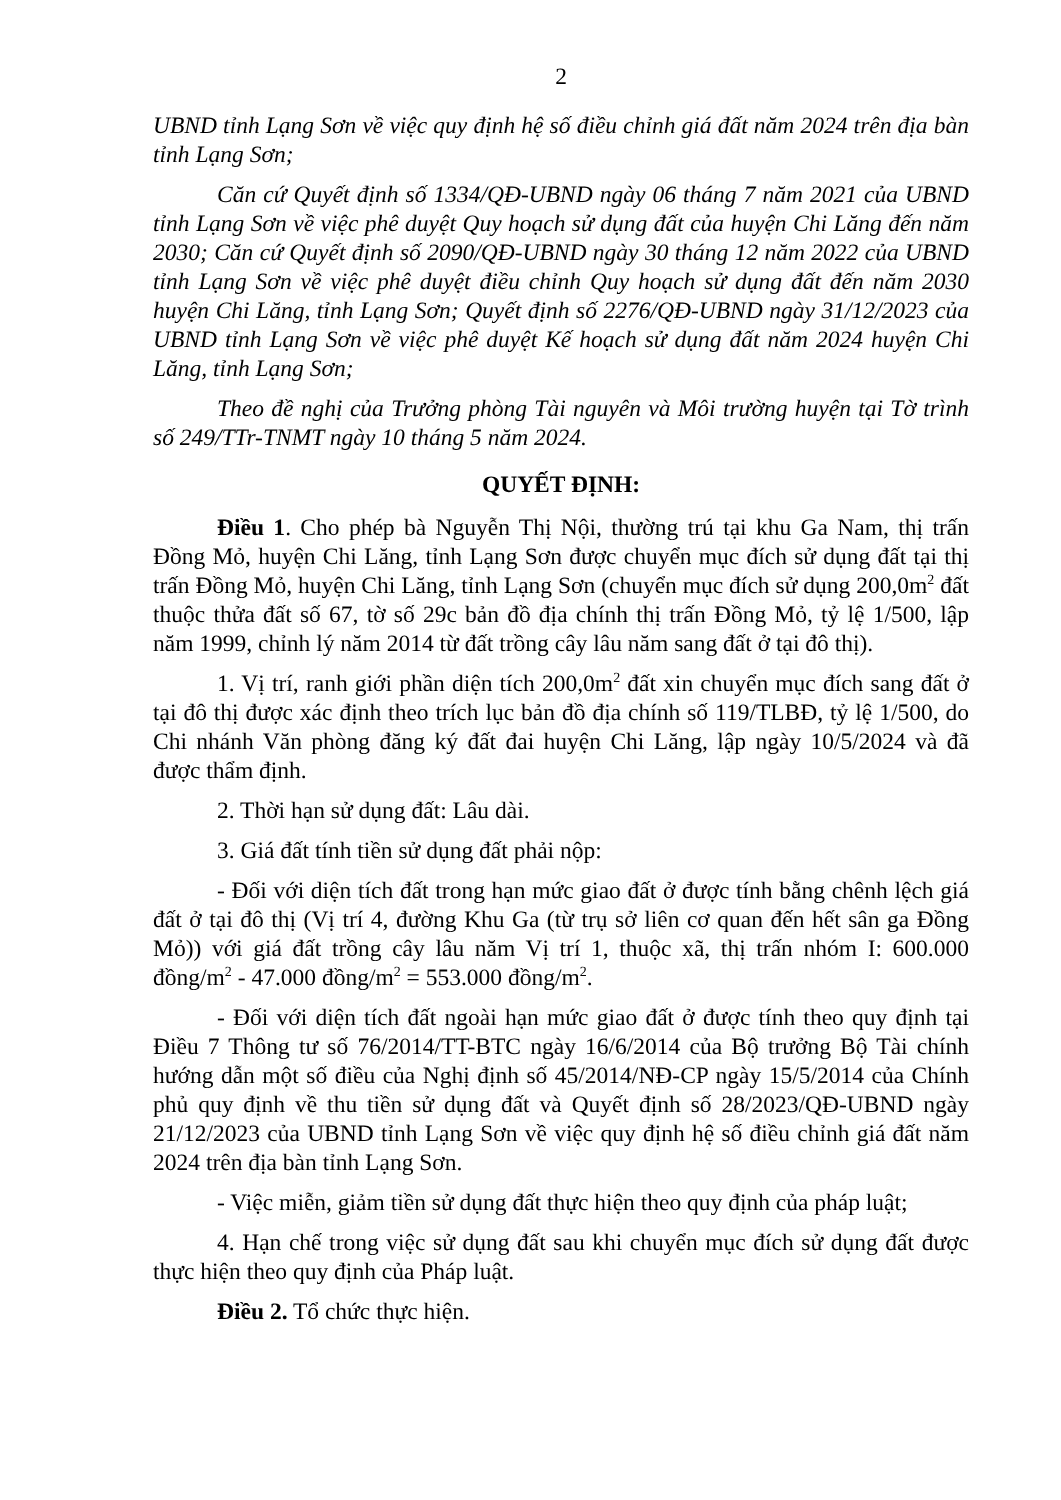2
UBND tỉnh Lạng Sơn về việc quy định hệ số điều chỉnh giá đất năm 2024 trên địa bàn tỉnh Lạng Sơn;
Căn cứ Quyết định số 1334/QĐ-UBND ngày 06 tháng 7 năm 2021 của UBND tỉnh Lạng Sơn về việc phê duyệt Quy hoạch sử dụng đất của huyện Chi Lăng đến năm 2030; Căn cứ Quyết định số 2090/QĐ-UBND ngày 30 tháng 12 năm 2022 của UBND tỉnh Lạng Sơn về việc phê duyệt điều chỉnh Quy hoạch sử dụng đất đến năm 2030 huyện Chi Lăng, tỉnh Lạng Sơn; Quyết định số 2276/QĐ-UBND ngày 31/12/2023 của UBND tỉnh Lạng Sơn về việc phê duyệt Kế hoạch sử dụng đất năm 2024 huyện Chi Lăng, tỉnh Lạng Sơn;
Theo đề nghị của Trưởng phòng Tài nguyên và Môi trường huyện tại Tờ trình số 249/TTr-TNMT ngày 10 tháng 5 năm 2024.
QUYẾT ĐỊNH:
Điều 1. Cho phép bà Nguyễn Thị Nội, thường trú tại khu Ga Nam, thị trấn Đồng Mỏ, huyện Chi Lăng, tỉnh Lạng Sơn được chuyển mục đích sử dụng đất tại thị trấn Đồng Mỏ, huyện Chi Lăng, tỉnh Lạng Sơn (chuyển mục đích sử dụng 200,0m<sup>2</sup> đất thuộc thửa đất số 67, tờ số 29c bản đồ địa chính thị trấn Đồng Mỏ, tỷ lệ 1/500, lập năm 1999, chỉnh lý năm 2014 từ đất trồng cây lâu năm sang đất ở tại đô thị).
1. Vị trí, ranh giới phần diện tích 200,0m<sup>2</sup> đất xin chuyển mục đích sang đất ở tại đô thị được xác định theo trích lục bản đồ địa chính số 119/TLBĐ, tỷ lệ 1/500, do Chi nhánh Văn phòng đăng ký đất đai huyện Chi Lăng, lập ngày 10/5/2024 và đã được thẩm định.
2. Thời hạn sử dụng đất: Lâu dài.
3. Giá đất tính tiền sử dụng đất phải nộp:
- Đối với diện tích đất trong hạn mức giao đất ở được tính bằng chênh lệch giá đất ở tại đô thị (Vị trí 4, đường Khu Ga (từ trụ sở liên cơ quan đến hết sân ga Đồng Mỏ)) với giá đất trồng cây lâu năm Vị trí 1, thuộc xã, thị trấn nhóm I: 600.000 đồng/m<sup>2</sup> - 47.000 đồng/m<sup>2</sup> = 553.000 đồng/m<sup>2</sup>.
- Đối với diện tích đất ngoài hạn mức giao đất ở được tính theo quy định tại Điều 7 Thông tư số 76/2014/TT-BTC ngày 16/6/2014 của Bộ trưởng Bộ Tài chính hướng dẫn một số điều của Nghị định số 45/2014/NĐ-CP ngày 15/5/2014 của Chính phủ quy định về thu tiền sử dụng đất và Quyết định số 28/2023/QĐ-UBND ngày 21/12/2023 của UBND tỉnh Lạng Sơn về việc quy định hệ số điều chỉnh giá đất năm 2024 trên địa bàn tỉnh Lạng Sơn.
- Việc miễn, giảm tiền sử dụng đất thực hiện theo quy định của pháp luật;
4. Hạn chế trong việc sử dụng đất sau khi chuyển mục đích sử dụng đất được thực hiện theo quy định của Pháp luật.
Điều 2. Tổ chức thực hiện.